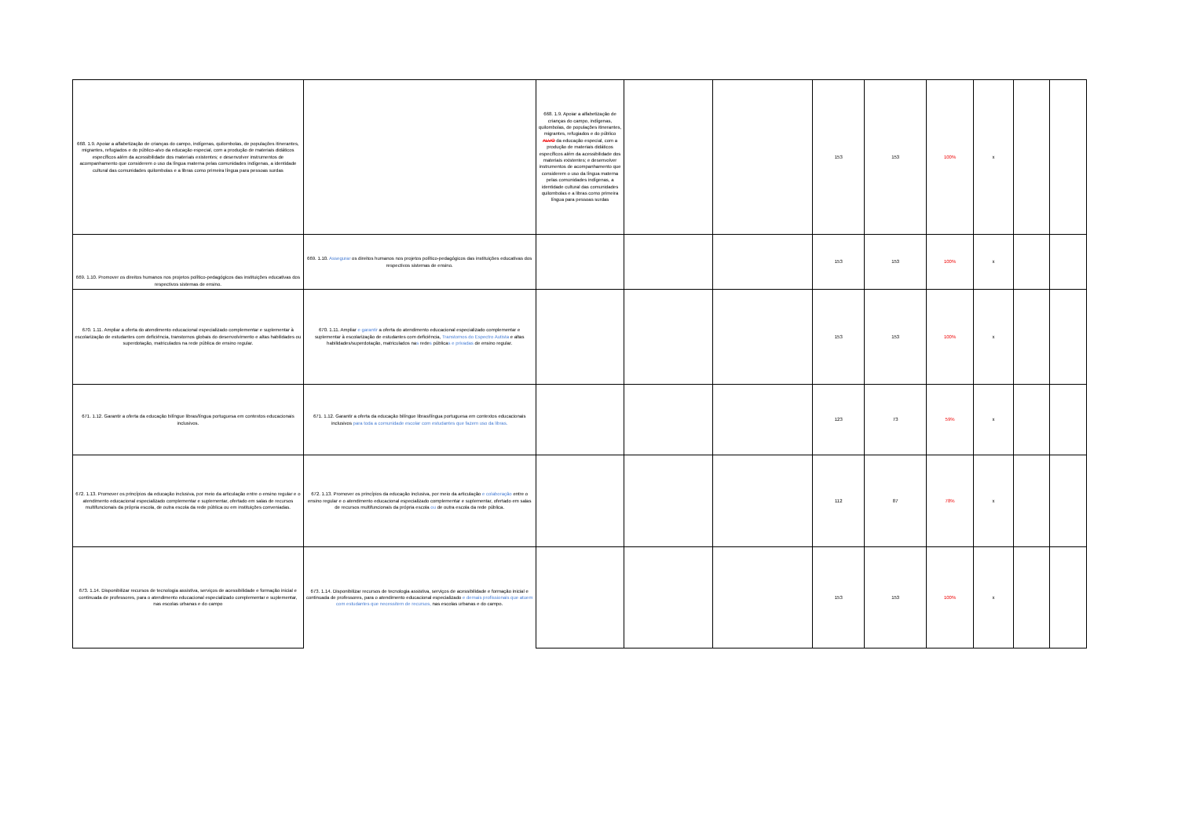| 668. 1.9. Apoiar a alfabetização de crianças do campo, indígenas, quilombolas, de populações itinerantes, migrantes, refugiados e do público-alvo da educação especial, com a produção de materiais didáticos específicos além da acessibilidade dos materiais existentes; e desenvolver instrumentos de acompanhamento que considerem o uso da língua materna pelas comunidades indígenas, a identidade cultural das comunidades quilombolas e a libras como primeira língua para pessoas surdas | | 668. 1.9. Apoiar a alfabetização de crianças do campo, indígenas, quilombolas, de populações itinerantes, migrantes, refugiados e do público ALVO da educação especial, com a produção de materiais didáticos específicos além da acessibilidade dos materiais existentes; e desenvolver instrumentos de acompanhamento que considerem o uso da língua materna pelas comunidades indígenas, a identidade cultural das comunidades quilombolas e a libras como primeira língua para pessoas surdas | | | 153 | 153 | 100% | x | | |
| 669. 1.10. Promover os direitos humanos nos projetos político-pedagógicos das instituições educativas dos respectivos sistemas de ensino. | 669. 1.10. Assegurar os direitos humanos nos projetos político-pedagógicos das instituições educativas dos respectivos sistemas de ensino. | | | | 153 | 153 | 100% | x | | |
| 670. 1.11. Ampliar a oferta do atendimento educacional especializado complementar e suplementar à escolarização de estudantes com deficiência, transtornos globais do desenvolvimento e altas habilidades ou superdotação, matriculados na rede pública de ensino regular. | 670. 1.11. Ampliar e garantir a oferta do atendimento educacional especializado complementar e suplementar à escolarização de estudantes com deficiência, Transtornos do Espectro Autista e altas habilidades/superdotação, matriculados na s rede s pública s e privadas de ensino regular. | | | | 153 | 153 | 100% | x | | |
| 671. 1.12. Garantir a oferta da educação bilíngue libras/língua portuguesa em contextos educacionais inclusivos. | 671. 1.12. Garantir a oferta da educação bilíngue libras/língua portuguesa em contextos educacionais inclusivos para toda a comunidade escolar com estudantes que fazem uso da libras. | | | | 123 | 73 | 59% | x | | |
| 672. 1.13. Promover os princípios da educação inclusiva, por meio da articulação entre o ensino regular e o atendimento educacional especializado complementar e suplementar, ofertado em salas de recursos multifuncionais da própria escola, de outra escola da rede pública ou em instituições conveniadas. | 672. 1.13. Promover os princípios da educação inclusiva, por meio da articulação e colaboração entre o ensino regular e o atendimento educacional especializado complementar e suplementar, ofertado em salas de recursos multifuncionais da própria escola ou de outra escola da rede pública. | | | | 112 | 87 | 78% | x | | |
| 673. 1.14. Disponibilizar recursos de tecnologia assistiva, serviços de acessibilidade e formação inicial e continuada de professores, para o atendimento educacional especializado complementar e suplementar, nas escolas urbanas e do campo | 673. 1.14. Disponibilizar recursos de tecnologia assistiva, serviços de acessibilidade e formação inicial e continuada de professores, para o atendimento educacional especializado e demais profissionais que atuem com estudantes que necessitem de recursos, nas escolas urbanas e do campo. | | | | 153 | 153 | 100% | x | | |